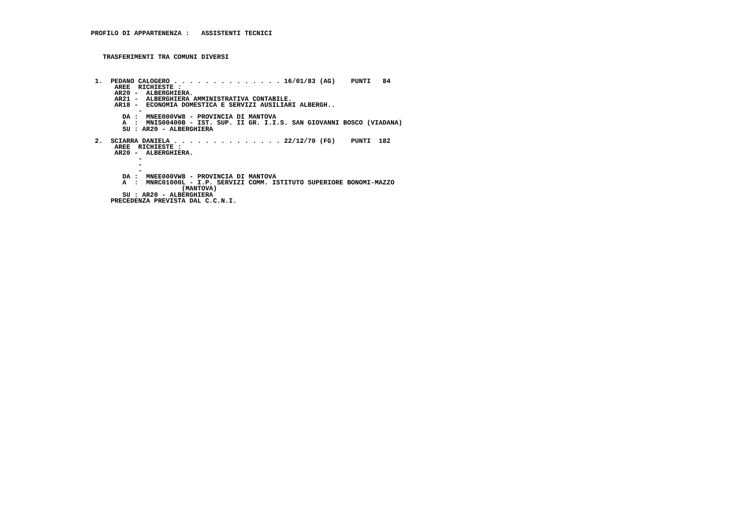PROFILO DI APPARTENENZA :   ASSISTENTI TECNICI



    TRASFERIMENTI TRA COMUNI DIVERSI



  1.  PEDANO CALOGERO . . . . . . . . . . . . . . 16/01/83 (AG)    PUNTI   84
       AREE  RICHIESTE :
       AR20 -  ALBERGHIERA.
       AR21 -  ALBERGHIERA AMMINISTRATIVA CONTABILE.
       AR18 -  ECONOMIA DOMESTICA E SERVIZI AUSILIARI ALBERGH..
             -
         DA :  MNEE000VW8 - PROVINCIA DI MANTOVA
         A  :  MNIS00400B - IST. SUP. II GR. I.I.S. SAN GIOVANNI BOSCO (VIADANA)
         SU : AR20 - ALBERGHIERA

  2.  SCIARRA DANIELA . . . . . . . . . . . . . . 22/12/70 (FG)    PUNTI  182
       AREE  RICHIESTE :
       AR20 -  ALBERGHIERA.
             -
             -
             -
         DA :  MNEE000VW8 - PROVINCIA DI MANTOVA
         A  :  MNRC01000L - I.P. SERVIZI COMM. ISTITUTO SUPERIORE BONOMI-MAZZO
                        (MANTOVA)
         SU : AR20 - ALBERGHIERA
      PRECEDENZA PREVISTA DAL C.C.N.I.